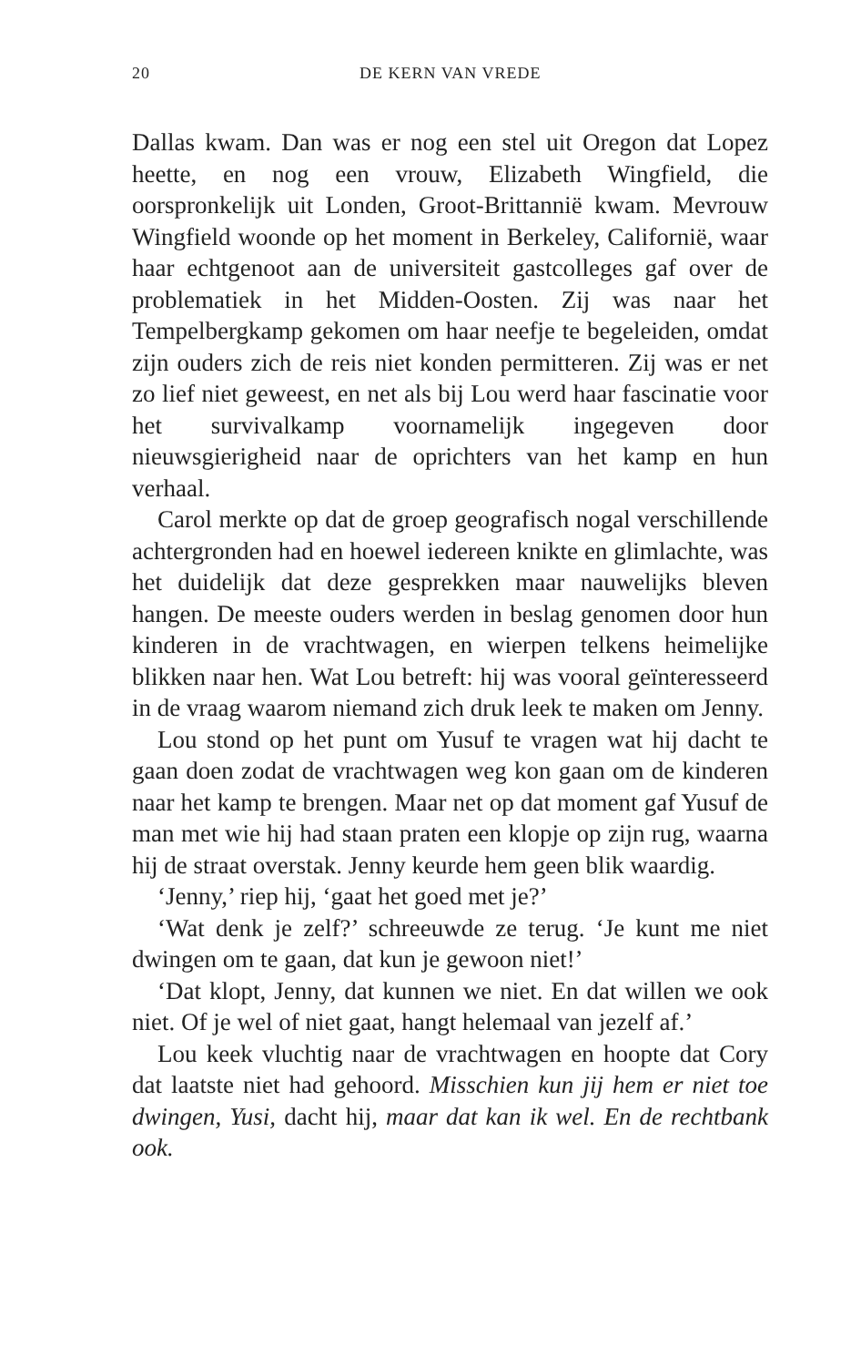20 DE KERN VAN VREDE
Dallas kwam. Dan was er nog een stel uit Oregon dat Lopez heette, en nog een vrouw, Elizabeth Wingfield, die oorspronkelijk uit Londen, Groot-Brittannië kwam. Mevrouw Wingfield woonde op het moment in Berkeley, Californië, waar haar echtgenoot aan de universiteit gastcolleges gaf over de problematiek in het Midden-Oosten. Zij was naar het Tempelbergkamp gekomen om haar neefje te begeleiden, omdat zijn ouders zich de reis niet konden permitteren. Zij was er net zo lief niet geweest, en net als bij Lou werd haar fascinatie voor het survivalkamp voornamelijk ingegeven door nieuwsgierigheid naar de oprichters van het kamp en hun verhaal.
Carol merkte op dat de groep geografisch nogal verschillende achtergronden had en hoewel iedereen knikte en glimlachte, was het duidelijk dat deze gesprekken maar nauwelijks bleven hangen. De meeste ouders werden in beslag genomen door hun kinderen in de vrachtwagen, en wierpen telkens heimelijke blikken naar hen. Wat Lou betreft: hij was vooral geïnteresseerd in de vraag waarom niemand zich druk leek te maken om Jenny.
Lou stond op het punt om Yusuf te vragen wat hij dacht te gaan doen zodat de vrachtwagen weg kon gaan om de kinderen naar het kamp te brengen. Maar net op dat moment gaf Yusuf de man met wie hij had staan praten een klopje op zijn rug, waarna hij de straat overstak. Jenny keurde hem geen blik waardig.
‘Jenny,’ riep hij, ‘gaat het goed met je?’
‘Wat denk je zelf?’ schreeuwde ze terug. ‘Je kunt me niet dwingen om te gaan, dat kun je gewoon niet!’
‘Dat klopt, Jenny, dat kunnen we niet. En dat willen we ook niet. Of je wel of niet gaat, hangt helemaal van jezelf af.’
Lou keek vluchtig naar de vrachtwagen en hoopte dat Cory dat laatste niet had gehoord. Misschien kun jij hem er niet toe dwingen, Yusi, dacht hij, maar dat kan ik wel. En de rechtbank ook.